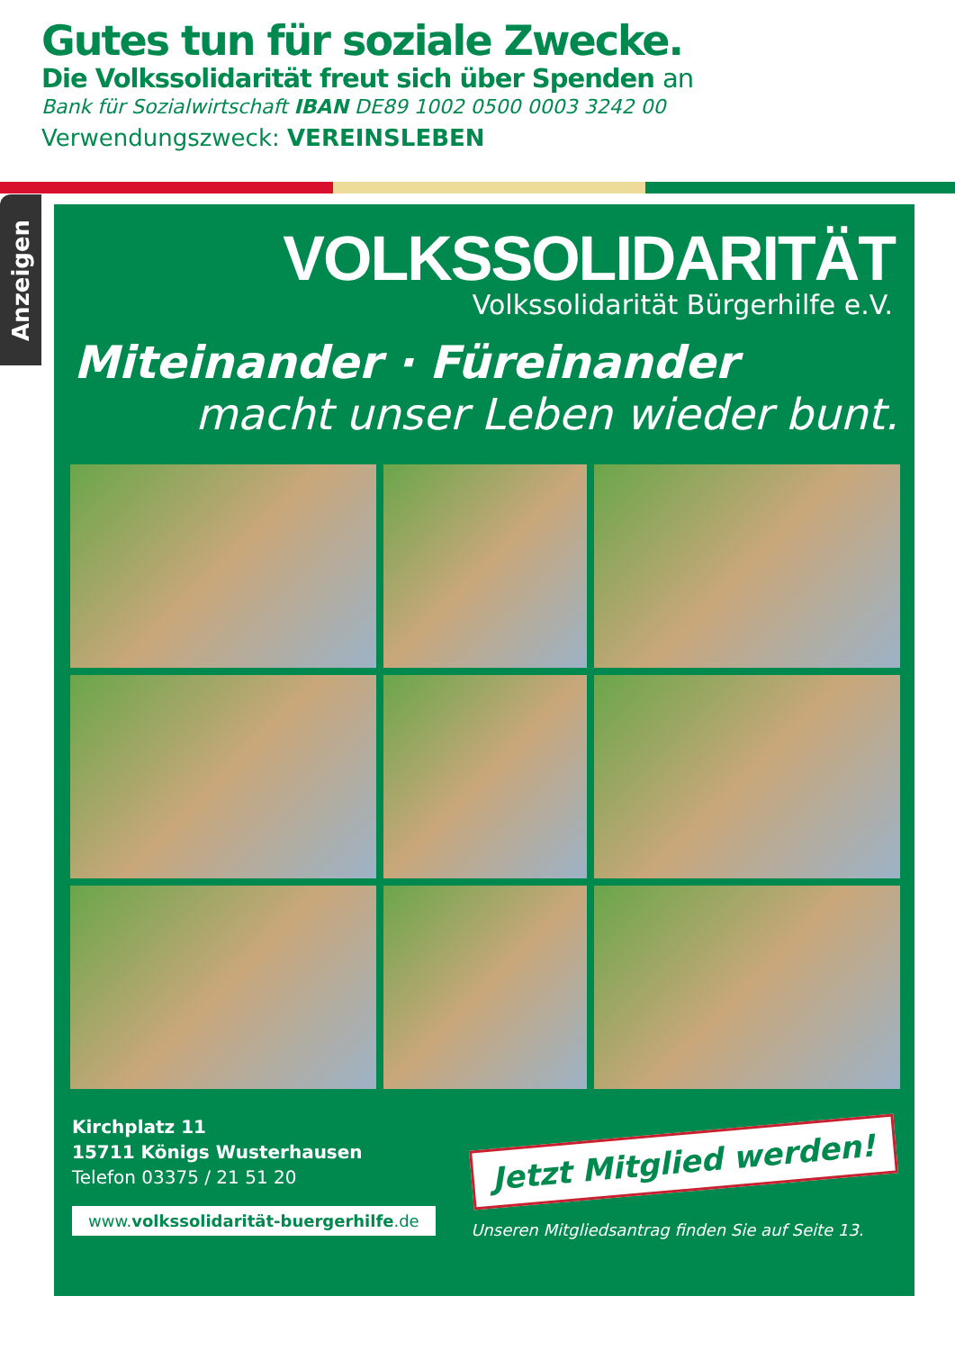Gutes tun für soziale Zwecke.
Die Volkssolidarität freut sich über Spenden an
Bank für Sozialwirtschaft IBAN DE89 1002 0500 0003 3242 00
Verwendungszweck: VEREINSLEBEN
Anzeigen
VOLKSSOLIDARITÄT
Volkssolidarität Bürgerhilfe e.V.
Miteinander · Füreinander
macht unser Leben wieder bunt.
Kirchplatz 11
15711 Königs Wusterhausen
Telefon 03375 / 21 51 20
www.volkssolidarität-buergerhilfe.de
Jetzt Mitglied werden!
Unseren Mitgliedsantrag finden Sie auf Seite 13.